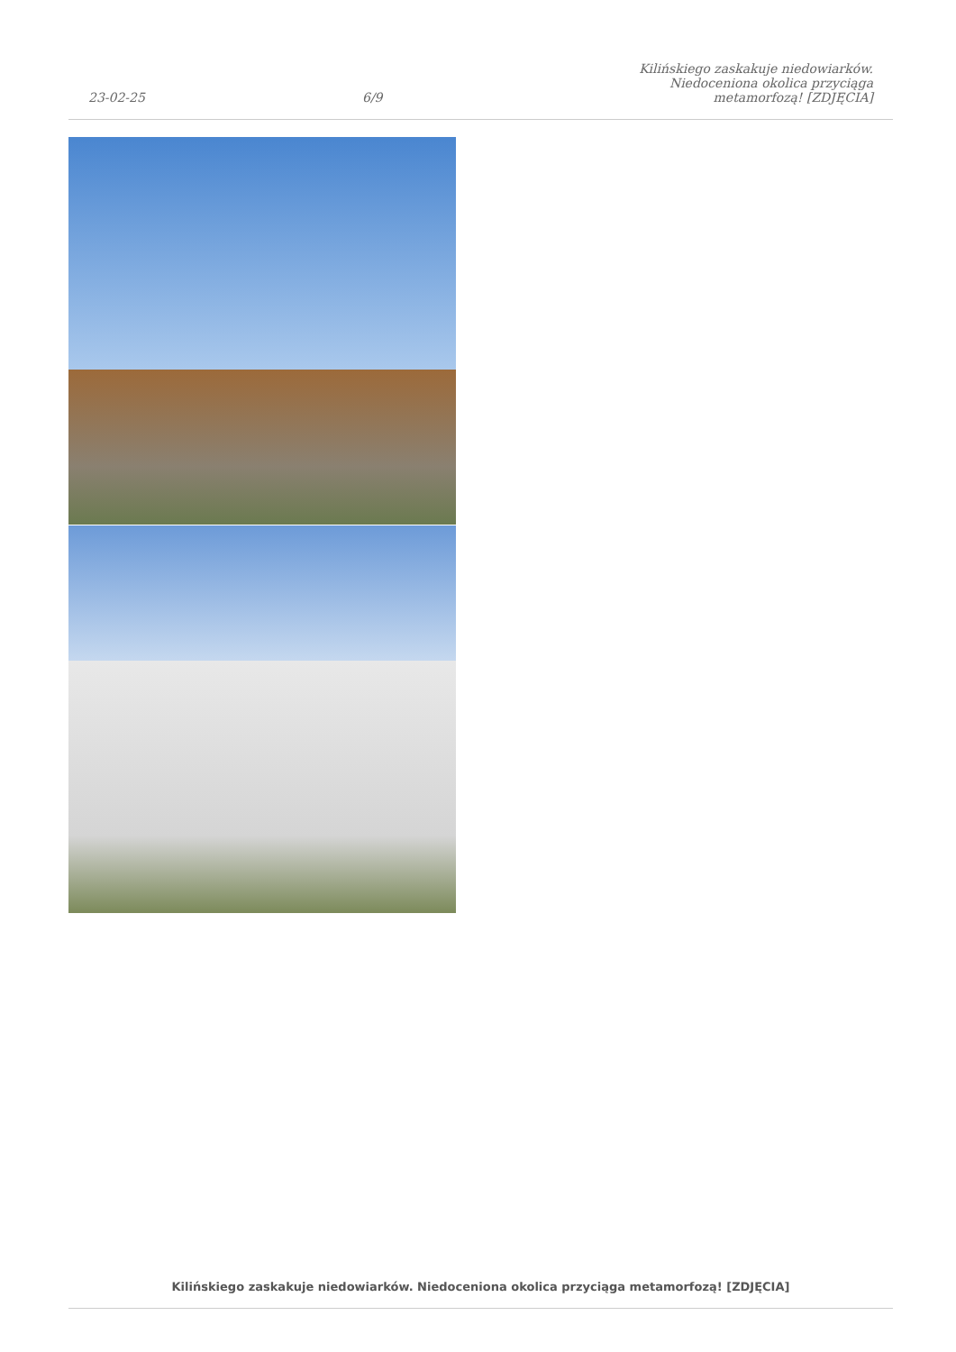23-02-25
6/9
Kilińskiego zaskakuje niedowiarków. Niedoceniona okolica przyciąga metamorfozą! [ZDJĘCIA]
Kilińskiego zaskakuje niedowiarków. Niedoceniona okolica przyciąga metamorfozą! [ZDJĘCIA]